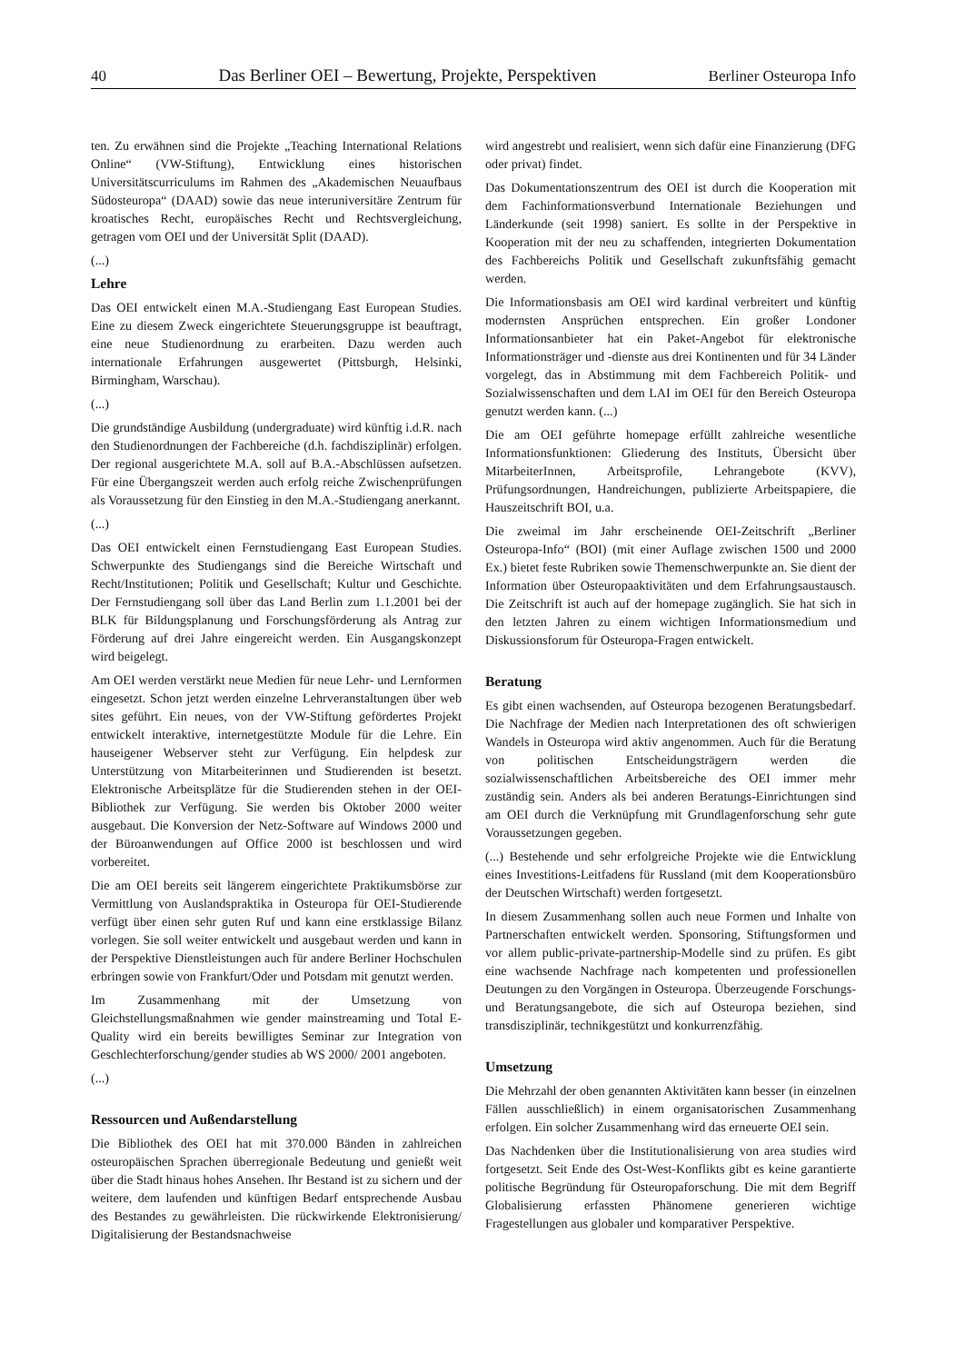40 Das Berliner OEI – Bewertung, Projekte, Perspektiven Berliner Osteuropa Info
ten. Zu erwähnen sind die Projekte „Teaching International Relations Online“ (VW-Stiftung), Entwicklung eines historischen Universitätscurriculums im Rahmen des „Akademischen Neuaufbaus Südosteuropa“ (DAAD) sowie das neue interuniversitäre Zentrum für kroatisches Recht, europäisches Recht und Rechtsvergleichung, getragen vom OEI und der Universität Split (DAAD).
(...)
Lehre
Das OEI entwickelt einen M.A.-Studiengang East European Studies. Eine zu diesem Zweck eingerichtete Steuerungsgruppe ist beauftragt, eine neue Studienordnung zu erarbeiten. Dazu werden auch internationale Erfahrungen ausgewertet (Pittsburgh, Helsinki, Birmingham, Warschau).
(...)
Die grundständige Ausbildung (undergraduate) wird künftig i.d.R. nach den Studienordnungen der Fachbereiche (d.h. fachdisziplinär) erfolgen. Der regional ausgerichtete M.A. soll auf B.A.-Abschlüssen aufsetzen. Für eine Übergangszeit werden auch erfolg reiche Zwischenprüfungen als Voraussetzung für den Einstieg in den M.A.-Studiengang anerkannt.
(...)
Das OEI entwickelt einen Fernstudiengang East European Studies. Schwerpunkte des Studiengangs sind die Bereiche Wirtschaft und Recht/Institutionen; Politik und Gesellschaft; Kultur und Geschichte. Der Fernstudiengang soll über das Land Berlin zum 1.1.2001 bei der BLK für Bildungsplanung und Forschungsförderung als Antrag zur Förderung auf drei Jahre eingereicht werden. Ein Ausgangskonzept wird beigelegt.
Am OEI werden verstärkt neue Medien für neue Lehr- und Lernformen eingesetzt. Schon jetzt werden einzelne Lehrveranstaltungen über web sites geführt. Ein neues, von der VW-Stiftung gefördertes Projekt entwickelt interaktive, internetgestützte Module für die Lehre. Ein hauseigener Webserver steht zur Verfügung. Ein helpdesk zur Unterstützung von Mitarbeiterinnen und Studierenden ist besetzt. Elektronische Arbeitsplätze für die Studierenden stehen in der OEI-Bibliothek zur Verfügung. Sie werden bis Oktober 2000 weiter ausgebaut. Die Konversion der Netz-Software auf Windows 2000 und der Büroanwendungen auf Office 2000 ist beschlossen und wird vorbereitet.
Die am OEI bereits seit längerem eingerichtete Praktikumsbörse zur Vermittlung von Auslandspraktika in Osteuropa für OEI-Studierende verfügt über einen sehr guten Ruf und kann eine erstklassige Bilanz vorlegen. Sie soll weiter entwickelt und ausgebaut werden und kann in der Perspektive Dienstleistungen auch für andere Berliner Hochschulen erbringen sowie von Frankfurt/Oder und Potsdam mit genutzt werden.
Im Zusammenhang mit der Umsetzung von Gleichstellungsmaßnahmen wie gender mainstreaming und Total E-Quality wird ein bereits bewilligtes Seminar zur Integration von Geschlechterforschung/gender studies ab WS 2000/ 2001 angeboten.
(...)
Ressourcen und Außendarstellung
Die Bibliothek des OEI hat mit 370.000 Bänden in zahlreichen osteuropäischen Sprachen überregionale Bedeutung und genießt weit über die Stadt hinaus hohes Ansehen. Ihr Bestand ist zu sichern und der weitere, dem laufenden und künftigen Bedarf entsprechende Ausbau des Bestandes zu gewährleisten. Die rückwirkende Elektronisierung/ Digitalisierung der Bestandsnachweise
wird angestrebt und realisiert, wenn sich dafür eine Finanzierung (DFG oder privat) findet.
Das Dokumentationszentrum des OEI ist durch die Kooperation mit dem Fachinformationsverbund Internationale Beziehungen und Länderkunde (seit 1998) saniert. Es sollte in der Perspektive in Kooperation mit der neu zu schaffenden, integrierten Dokumentation des Fachbereichs Politik und Gesellschaft zukunftsfähig gemacht werden.
Die Informationsbasis am OEI wird kardinal verbreitert und künftig modernsten Ansprüchen entsprechen. Ein großer Londoner Informationsanbieter hat ein Paket-Angebot für elektronische Informationsträger und -dienste aus drei Kontinenten und für 34 Länder vorgelegt, das in Abstimmung mit dem Fachbereich Politik- und Sozialwissenschaften und dem LAI im OEI für den Bereich Osteuropa genutzt werden kann. (...)
Die am OEI geführte homepage erfüllt zahlreiche wesentliche Informationsfunktionen: Gliederung des Instituts, Übersicht über MitarbeiterInnen, Arbeitsprofile, Lehrangebote (KVV), Prüfungsordnungen, Handreichungen, publizierte Arbeitspapiere, die Hauszeitschrift BOI, u.a.
Die zweimal im Jahr erscheinende OEI-Zeitschrift „Berliner Osteuropa-Info“ (BOI) (mit einer Auflage zwischen 1500 und 2000 Ex.) bietet feste Rubriken sowie Themenschwerpunkte an. Sie dient der Information über Osteuropaaktivitäten und dem Erfahrungsaustausch. Die Zeitschrift ist auch auf der homepage zugänglich. Sie hat sich in den letzten Jahren zu einem wichtigen Informationsmedium und Diskussionsforum für Osteuropa-Fragen entwickelt.
Beratung
Es gibt einen wachsenden, auf Osteuropa bezogenen Beratungsbedarf. Die Nachfrage der Medien nach Interpretationen des oft schwierigen Wandels in Osteuropa wird aktiv angenommen. Auch für die Beratung von politischen Entscheidungsträgern werden die sozialwissenschaftlichen Arbeitsbereiche des OEI immer mehr zuständig sein. Anders als bei anderen Beratungs-Einrichtungen sind am OEI durch die Verknüpfung mit Grundlagenforschung sehr gute Voraussetzungen gegeben.
(...) Bestehende und sehr erfolgreiche Projekte wie die Entwicklung eines Investitions-Leitfadens für Russland (mit dem Kooperationsbüro der Deutschen Wirtschaft) werden fortgesetzt.
In diesem Zusammenhang sollen auch neue Formen und Inhalte von Partnerschaften entwickelt werden. Sponsoring, Stiftungsformen und vor allem public-private-partnership-Modelle sind zu prüfen. Es gibt eine wachsende Nachfrage nach kompetenten und professionellen Deutungen zu den Vorgängen in Osteuropa. Überzeugende Forschungs- und Beratungsangebote, die sich auf Osteuropa beziehen, sind transdisziplinär, technikgestützt und konkurrenzfähig.
Umsetzung
Die Mehrzahl der oben genannten Aktivitäten kann besser (in einzelnen Fällen ausschließlich) in einem organisatorischen Zusammenhang erfolgen. Ein solcher Zusammenhang wird das erneuerte OEI sein.
Das Nachdenken über die Institutionalisierung von area studies wird fortgesetzt. Seit Ende des Ost-West-Konflikts gibt es keine garantierte politische Begründung für Osteuropaforschung. Die mit dem Begriff Globalisierung erfassten Phänomene generieren wichtige Fragestellungen aus globaler und komparativer Perspektive.